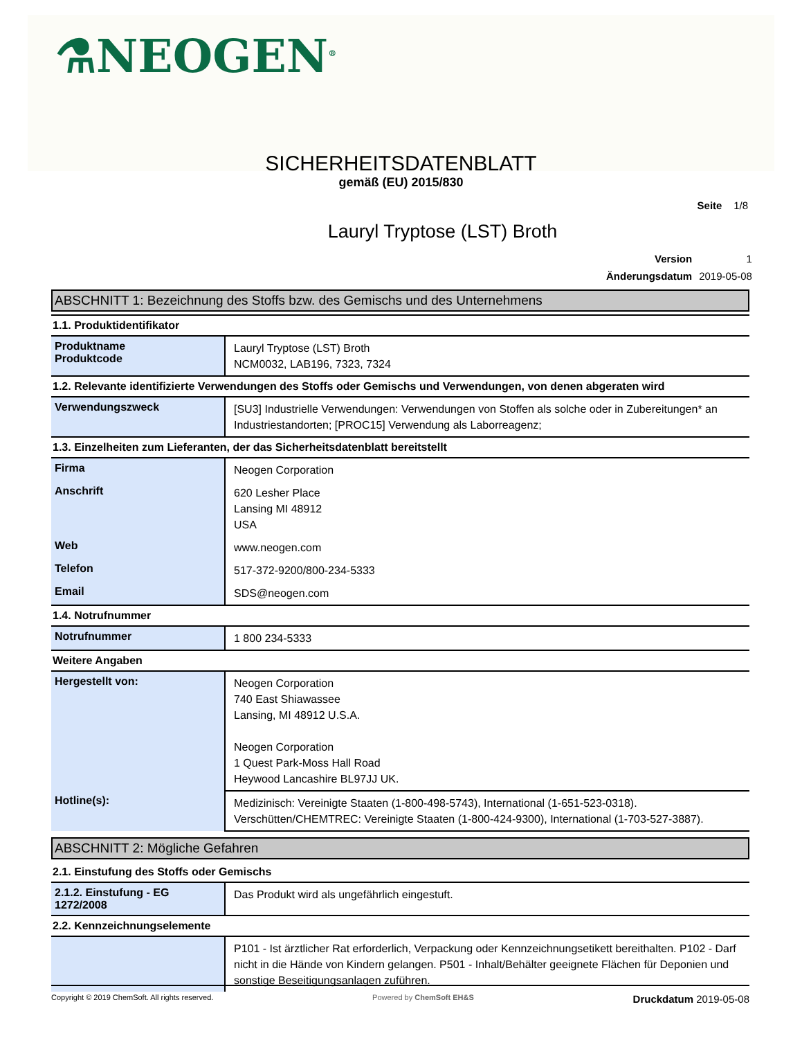⚗NEOGEN<sup>®</sup>
SICHERHEITSDATENBLATT
gemäß (EU) 2015/830
Seite 1/8
Lauryl Tryptose (LST) Broth
| Version | 1 |
| Änderungsdatum | 2019-05-08 |
ABSCHNITT 1: Bezeichnung des Stoffs bzw. des Gemischs und des Unternehmens
1.1. Produktidentifikator
| Produktname Produktcode | Lauryl Tryptose (LST) Broth NCM0032, LAB196, 7323, 7324 |
1.2. Relevante identifizierte Verwendungen des Stoffs oder Gemischs und Verwendungen, von denen abgeraten wird
| Verwendungszweck | [SU3] Industrielle Verwendungen: Verwendungen von Stoffen als solche oder in Zubereitungen* an Industriestandorten; [PROC15] Verwendung als Laborreagenz; |
1.3. Einzelheiten zum Lieferanten, der das Sicherheitsdatenblatt bereitstellt
| Firma | Neogen Corporation |
| Anschrift | 620 Lesher Place Lansing MI 48912 USA |
| Web | www.neogen.com |
| Telefon | 517-372-9200/800-234-5333 |
| Email | SDS@neogen.com |
1.4. Notrufnummer
| Notrufnummer | 1 800 234-5333 |
Weitere Angaben
| Hergestellt von: | Neogen Corporation 740 East Shiawassee Lansing, MI 48912 U.S.A. Neogen Corporation 1 Quest Park-Moss Hall Road Heywood Lancashire BL97JJ UK. |
| Hotline(s): | Medizinisch: Vereinigte Staaten (1-800-498-5743), International (1-651-523-0318). Verschütten/CHEMTREC: Vereinigte Staaten (1-800-424-9300), International (1-703-527-3887). |
ABSCHNITT 2: Mögliche Gefahren
2.1. Einstufung des Stoffs oder Gemischs
| 2.1.2. Einstufung - EG 1272/2008 | Das Produkt wird als ungefährlich eingestuft. |
2.2. Kennzeichnungselemente
| | P101 - Ist ärztlicher Rat erforderlich, Verpackung oder Kennzeichnungsetikett bereithalten. P102 - Darf nicht in die Hände von Kindern gelangen. P501 - Inhalt/Behälter geeignete Flächen für Deponien und sonstige Beseitigungsanlagen zuführen. |
Copyright © 2019 ChemSoft. All rights reserved. Powered by ChemSoft EH&S Druckdatum 2019-05-08